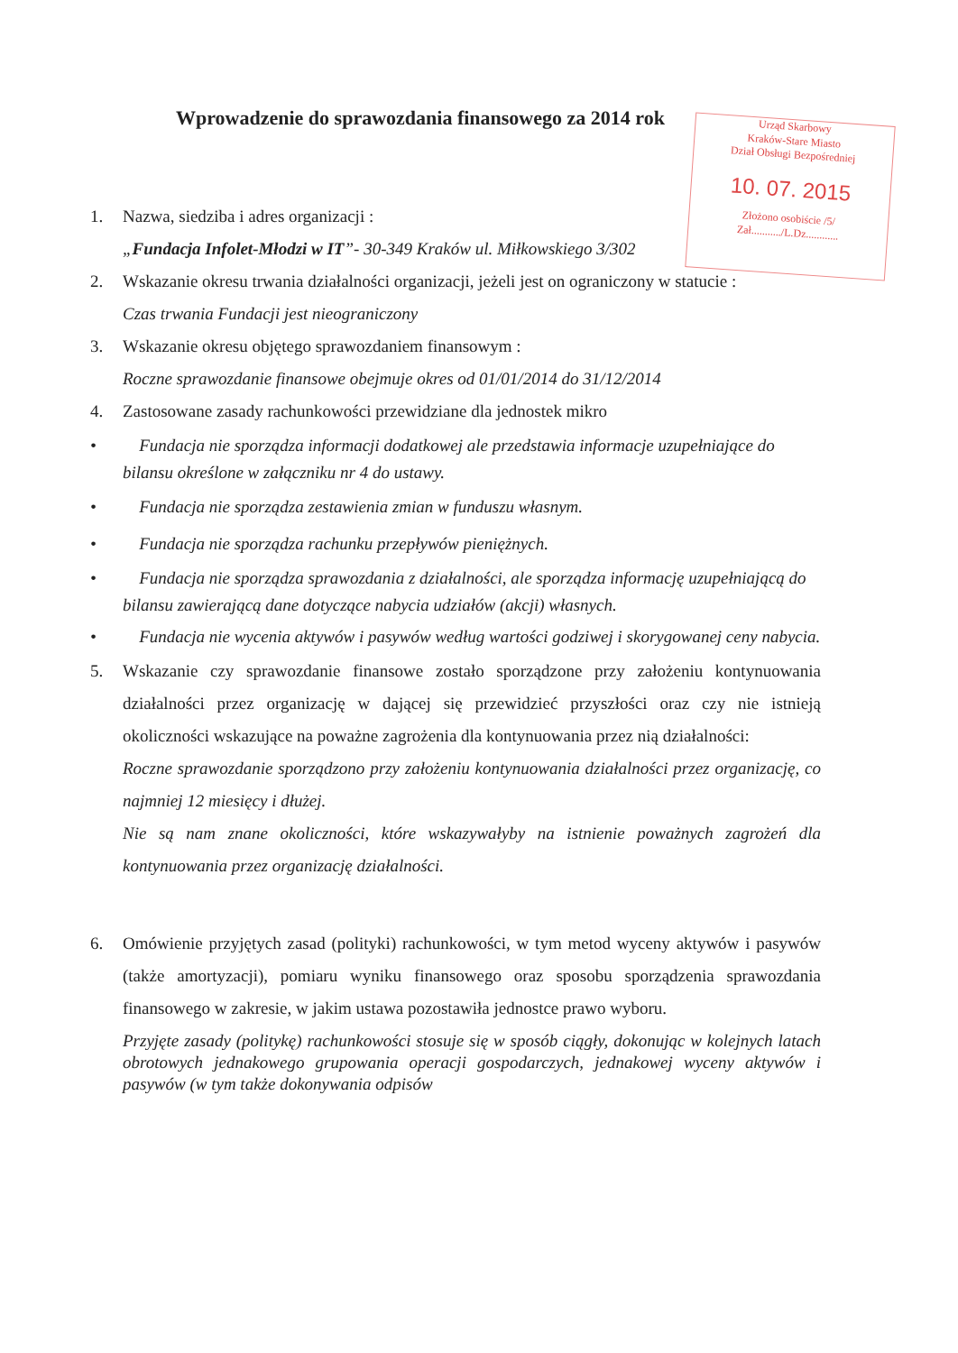Wprowadzenie do sprawozdania finansowego za 2014 rok
Urząd Skarbowy
Kraków-Stare Miasto
Dział Obsługi Bezpośredniej
10. 07. 2015
Złożono osobiście /5/
Zał.........../L.Dz............
1. Nazwa, siedziba i adres organizacji :
„Fundacja Infolet-Młodzi w IT”- 30-349 Kraków ul. Miłkowskiego 3/302
2. Wskazanie okresu trwania działalności organizacji, jeżeli jest on ograniczony w statucie :
Czas trwania Fundacji jest nieograniczony
3. Wskazanie okresu objętego sprawozdaniem finansowym :
Roczne sprawozdanie finansowe obejmuje okres od 01/01/2014 do 31/12/2014
4. Zastosowane zasady rachunkowości przewidziane dla jednostek mikro
• Fundacja nie sporządza informacji dodatkowej ale przedstawia informacje uzupełniające do bilansu określone w załączniku nr 4 do ustawy.
• Fundacja nie sporządza zestawienia zmian w funduszu własnym.
• Fundacja nie sporządza rachunku przepływów pieniężnych.
• Fundacja nie sporządza sprawozdania z działalności, ale sporządza informację uzupełniającą do bilansu zawierającą dane dotyczące nabycia udziałów (akcji) własnych.
• Fundacja nie wycenia aktywów i pasywów według wartości godziwej i skorygowanej ceny nabycia.
5. Wskazanie czy sprawozdanie finansowe zostało sporządzone przy założeniu kontynuowania działalności przez organizację w dającej się przewidzieć przyszłości oraz czy nie istnieją okoliczności wskazujące na poważne zagrożenia dla kontynuowania przez nią działalności:
Roczne sprawozdanie sporządzono przy założeniu kontynuowania działalności przez organizację, co najmniej 12 miesięcy i dłużej.
Nie są nam znane okoliczności, które wskazywałyby na istnienie poważnych zagrożeń dla kontynuowania przez organizację działalności.
6. Omówienie przyjętych zasad (polityki) rachunkowości, w tym metod wyceny aktywów i pasywów (także amortyzacji), pomiaru wyniku finansowego oraz sposobu sporządzenia sprawozdania finansowego w zakresie, w jakim ustawa pozostawiła jednostce prawo wyboru.
Przyjęte zasady (politykę) rachunkowości stosuje się w sposób ciągły, dokonując w kolejnych latach obrotowych jednakowego grupowania operacji gospodarczych, jednakowej wyceny aktywów i pasywów (w tym także dokonywania odpisów